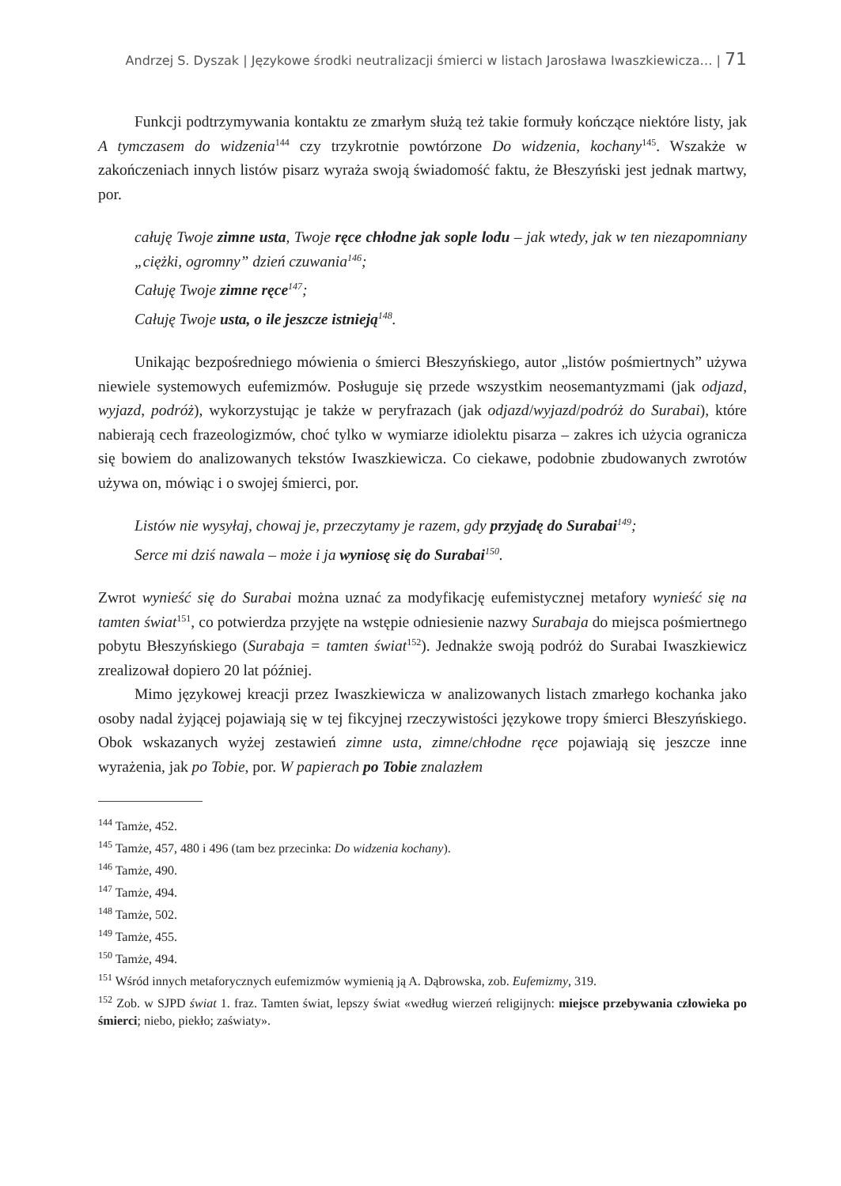Andrzej S. Dyszak | Językowe środki neutralizacji śmierci w listach Jarosława Iwaszkiewicza… | 71
Funkcji podtrzymywania kontaktu ze zmarłym służą też takie formuły kończące niektóre listy, jak A tymczasem do widzenia<sup>144</sup> czy trzykrotnie powtórzone Do widzenia, kochany<sup>145</sup>. Wszakże w zakończeniach innych listów pisarz wyraża swoją świadomość faktu, że Błeszyński jest jednak martwy, por.
całuję Twoje zimne usta, Twoje ręce chłodne jak sople lodu – jak wtedy, jak w ten niezapomniany „ciężki, ogromny” dzień czuwania<sup>146</sup>;
Całuję Twoje zimne ręce<sup>147</sup>;
Całuję Twoje usta, o ile jeszcze istnieją<sup>148</sup>.
Unikając bezpośredniego mówienia o śmierci Błeszyńskiego, autor „listów pośmiertnych” używa niewiele systemowych eufemizmów. Posługuje się przede wszystkim neosemantyzmami (jak odjazd, wyjazd, podróż), wykorzystując je także w peryfrazach (jak odjazd/wyjazd/podróż do Surabai), które nabierają cech frazeologizmów, choć tylko w wymiarze idiolektu pisarza – zakres ich użycia ogranicza się bowiem do analizowanych tekstów Iwaszkiewicza. Co ciekawe, podobnie zbudowanych zwrotów używa on, mówiąc i o swojej śmierci, por.
Listów nie wysyłaj, chowaj je, przeczytamy je razem, gdy przyjadę do Surabai<sup>149</sup>;
Serce mi dziś nawala – może i ja wyniosę się do Surabai<sup>150</sup>.
Zwrot wynieść się do Surabai można uznać za modyfikację eufemistycznej metafory wynieść się na tamten świat<sup>151</sup>, co potwierdza przyjęte na wstępie odniesienie nazwy Surabaja do miejsca pośmiertnego pobytu Błeszyńskiego (Surabaja = tamten świat<sup>152</sup>). Jednakże swoją podróż do Surabai Iwaszkiewicz zrealizował dopiero 20 lat później.
Mimo językowej kreacji przez Iwaszkiewicza w analizowanych listach zmarłego kochanka jako osoby nadal żyjącej pojawiają się w tej fikcyjnej rzeczywistości językowe tropy śmierci Błeszyńskiego. Obok wskazanych wyżej zestawień zimne usta, zimne/chłodne ręce pojawiają się jeszcze inne wyrażenia, jak po Tobie, por. W papierach po Tobie znalazłem
<sup>144</sup> Tamże, 452.
<sup>145</sup> Tamże, 457, 480 i 496 (tam bez przecinka: Do widzenia kochany).
<sup>146</sup> Tamże, 490.
<sup>147</sup> Tamże, 494.
<sup>148</sup> Tamże, 502.
<sup>149</sup> Tamże, 455.
<sup>150</sup> Tamże, 494.
<sup>151</sup> Wśród innych metaforycznych eufemizmów wymienią ją A. Dąbrowska, zob. Eufemizmy, 319.
<sup>152</sup> Zob. w SJPD świat 1. fraz. Tamten świat, lepszy świat «według wierzeń religijnych: miejsce przebywania człowieka po śmierci; niebo, piekło; zaświaty».